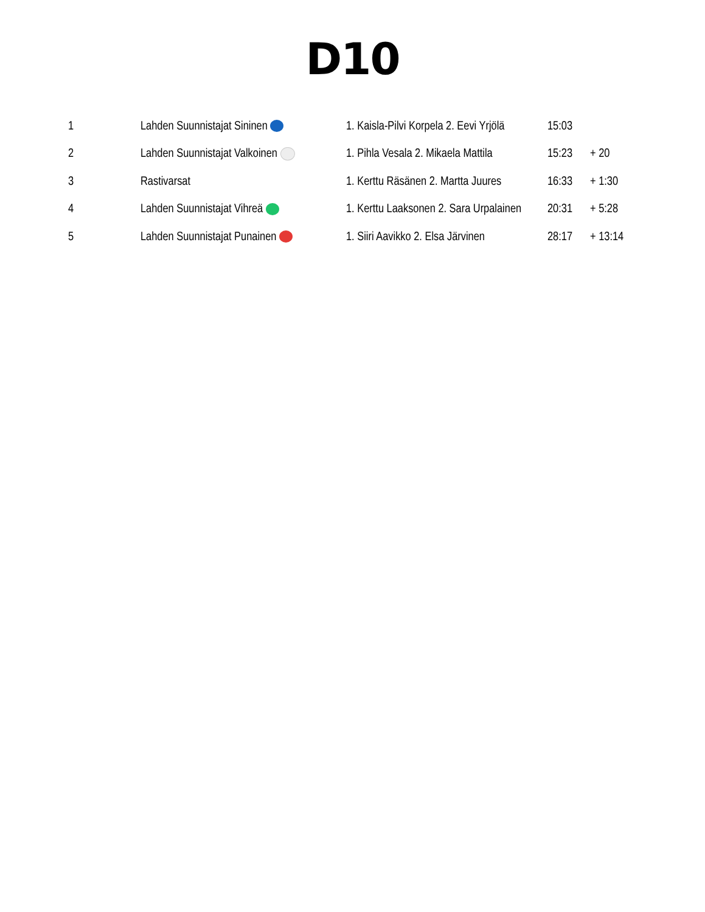D10
| 1 | Lahden Suunnistajat Sininen | 1. Kaisla-Pilvi Korpela 2. Eevi Yrjölä | 15:03 | |
| 2 | Lahden Suunnistajat Valkoinen | 1. Pihla Vesala 2. Mikaela Mattila | 15:23 | + 20 |
| 3 | Rastivarsat | 1. Kerttu Räsänen 2. Martta Juures | 16:33 | + 1:30 |
| 4 | Lahden Suunnistajat Vihreä | 1. Kerttu Laaksonen 2. Sara Urpalainen | 20:31 | + 5:28 |
| 5 | Lahden Suunnistajat Punainen | 1. Siiri Aavikko 2. Elsa Järvinen | 28:17 | + 13:14 |